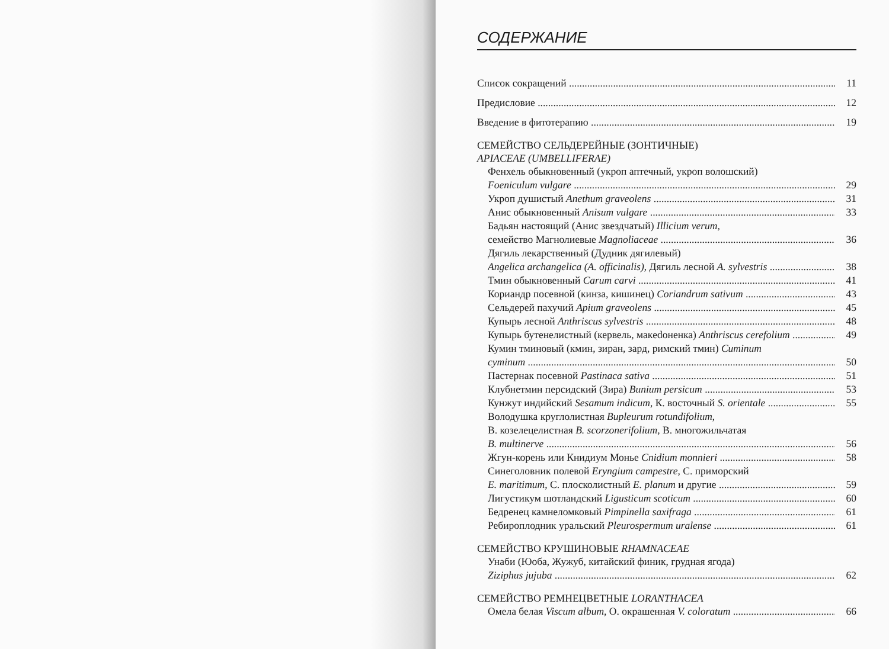СОДЕРЖАНИЕ
Список сокращений 11
Предисловие 12
Введение в фитотерапию 19
СЕМЕЙСТВО СЕЛЬДЕРЕЙНЫЕ (ЗОНТИЧНЫЕ)
APIACEAE (UMBELLIFERAE)
Фенхель обыкновенный (укроп аптечный, укроп волошский)
Foeniculum vulgare 29
Укроп душистый Anethum graveolens 31
Анис обыкновенный Anisum vulgare 33
Бадьян настоящий (Анис звездчатый) Illicium verum,
семейство Магнолиевые Magnoliaceae 36
Дягиль лекарственный (Дудник дягилевый)
Angelica archangelica (A. officinalis), Дягиль лесной A. sylvestris 38
Тмин обыкновенный Carum carvi 41
Кориандр посевной (кинза, кишинец) Coriandrum sativum 43
Сельдерей пахучий Apium graveolens 45
Купырь лесной Anthriscus sylvestris 48
Купырь бутенелистный (кервель, макedоненка) Anthriscus cerefolium 49
Кумин тминовый (кмин, зиран, зард, римский тмин) Cuminum
cyminum 50
Пастернак посевной Pastinaca sativa 51
Клубнетмин персидский (Зира) Bunium persicum 53
Кунжут индийский Sesamum indicum, К. восточный S. orientale 55
Володушка круглолистная Bupleurum rotundifolium,
В. козелецелистная B. scorzonerifolium, В. многожильчатая
B. multinerve 56
Жгун-корень или Книдиум Монье Cnidium monnieri 58
Синеголовник полевой Eryngium campestre, С. приморский
E. maritimum, С. плосколистный E. planum и другие 59
Лигустикум шотландский Ligusticum scoticum 60
Бедренец камнеломковый Pimpinella saxifraga 61
Ребироплодник уральский Pleurospermum uralense 61
СЕМЕЙСТВО КРУШИНОВЫЕ RHAMNACEAE
Унаби (Юоба, Жужуб, китайский финик, грудная ягода)
Ziziphus jujuba 62
СЕМЕЙСТВО РЕМНЕЦВЕТНЫЕ LORANTHACEA
Омела белая Viscum album, О. окрашенная V. coloratum 66